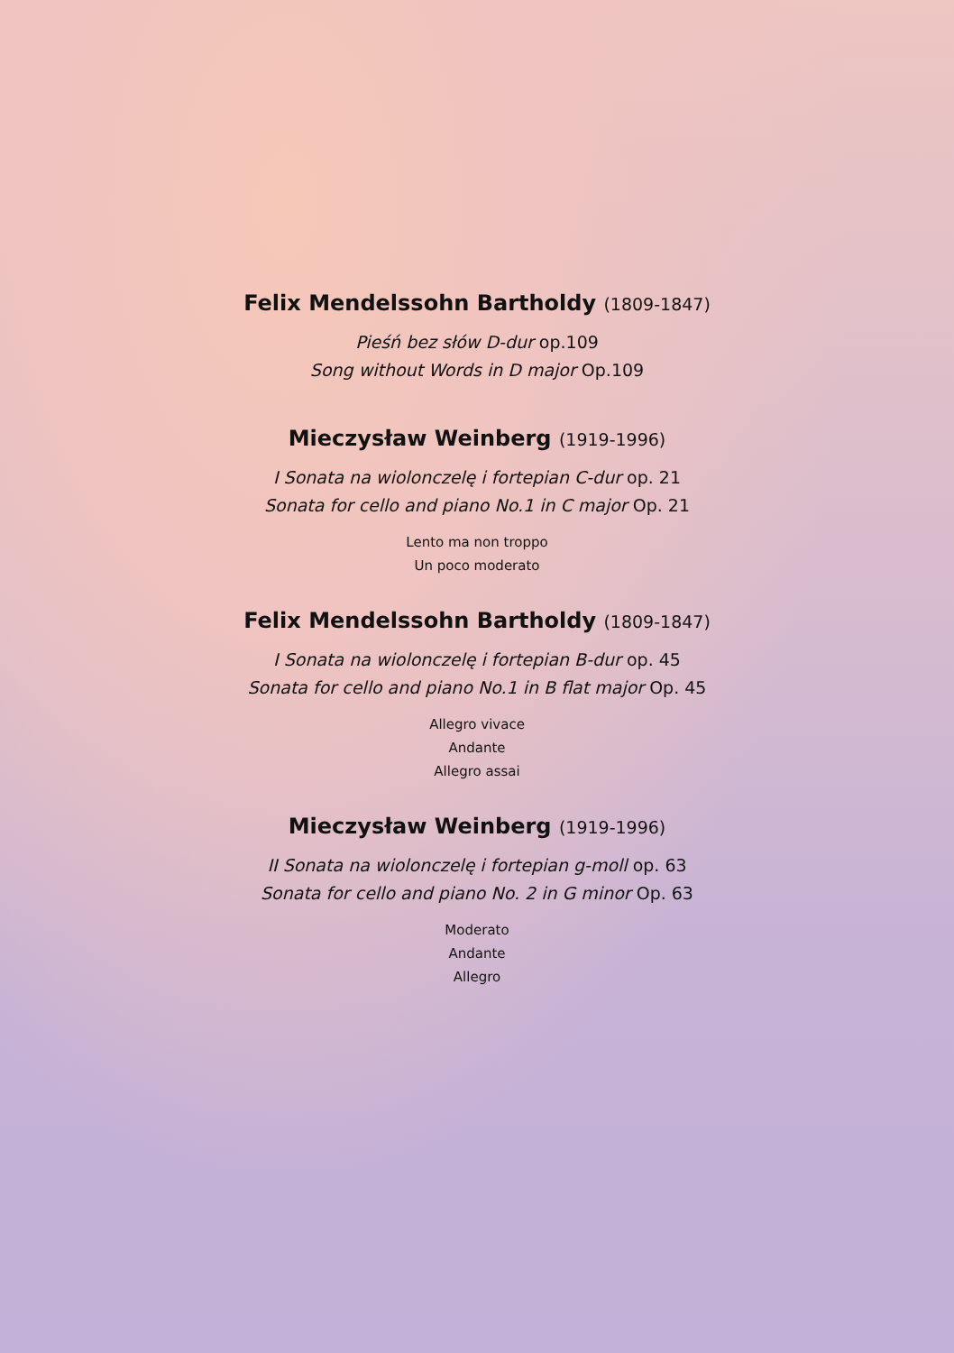Felix Mendelssohn Bartholdy (1809-1847)
Pieśń bez słów D-dur op.109
Song without Words in D major Op.109
Mieczysław Weinberg (1919-1996)
I Sonata na wiolonczelę i fortepian C-dur op. 21
Sonata for cello and piano No.1 in C major Op. 21
Lento ma non troppo
Un poco moderato
Felix Mendelssohn Bartholdy (1809-1847)
I Sonata na wiolonczelę i fortepian B-dur op. 45
Sonata for cello and piano No.1 in B flat major Op. 45
Allegro vivace
Andante
Allegro assai
Mieczysław Weinberg (1919-1996)
II Sonata na wiolonczelę i fortepian g-moll op. 63
Sonata for cello and piano No. 2 in G minor Op. 63
Moderato
Andante
Allegro